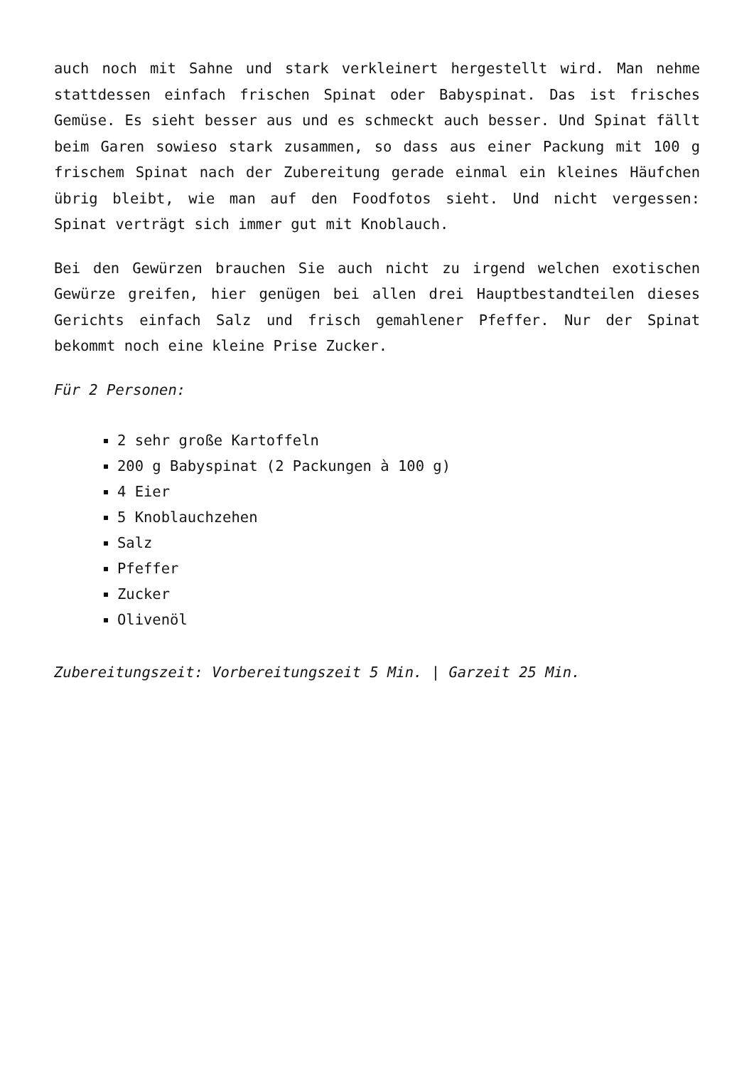auch noch mit Sahne und stark verkleinert hergestellt wird. Man nehme stattdessen einfach frischen Spinat oder Babyspinat. Das ist frisches Gemüse. Es sieht besser aus und es schmeckt auch besser. Und Spinat fällt beim Garen sowieso stark zusammen, so dass aus einer Packung mit 100 g frischem Spinat nach der Zubereitung gerade einmal ein kleines Häufchen übrig bleibt, wie man auf den Foodfotos sieht. Und nicht vergessen: Spinat verträgt sich immer gut mit Knoblauch.
Bei den Gewürzen brauchen Sie auch nicht zu irgend welchen exotischen Gewürze greifen, hier genügen bei allen drei Hauptbestandteilen dieses Gerichts einfach Salz und frisch gemahlener Pfeffer. Nur der Spinat bekommt noch eine kleine Prise Zucker.
Für 2 Personen:
2 sehr große Kartoffeln
200 g Babyspinat (2 Packungen à 100 g)
4 Eier
5 Knoblauchzehen
Salz
Pfeffer
Zucker
Olivenöl
Zubereitungszeit: Vorbereitungszeit 5 Min. | Garzeit 25 Min.